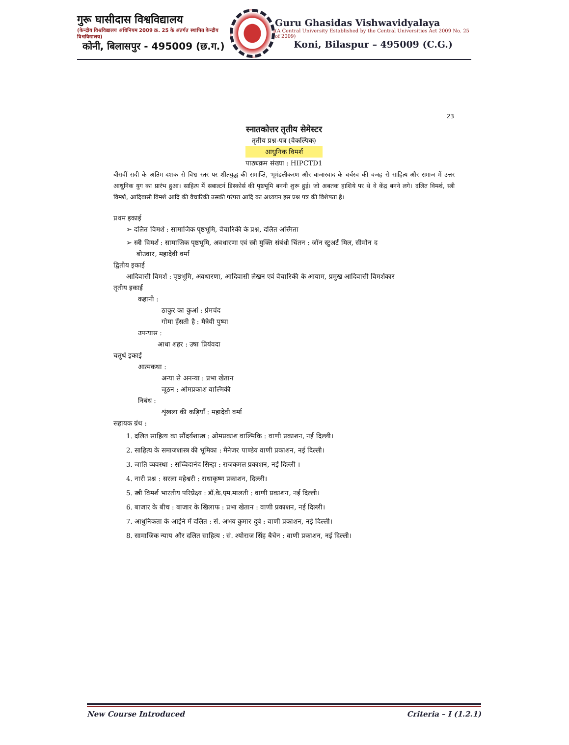गुरू घासीदास विश्वविद्यालय
(केन्द्रीय विश्वविद्यालय अधिनियम 2009 क्र. 25 के अंतर्गत स्थापित केन्द्रीय विश्वविद्यालय)
कोनी, बिलासपुर - 495009 (छ.ग.)
Guru Ghasidas Vishwavidyalaya
(A Central University Established by the Central Universities Act 2009 No. 25 of 2009)
Koni, Bilaspur – 495009 (C.G.)
23
स्नातकोत्तर तृतीय सेमेस्टर
तृतीय प्रश्न-पत्र (वैकल्पिक)
आधुनिक विमर्श
पाठ्यक्रम संख्या : HIPCTD1
बीसवीं सदी के अंतिम दशक से विश्व स्तर पर शीतयुद्ध की समाप्ति, भूमंडलीकरण और बाजारवाद के वर्चस्व की वजह से साहित्य और समाज में उत्तर आधुनिक युग का प्रारंभ हुआ। साहित्य में सबाल्टर्न डिस्कोर्स की पृष्ठभूमि बननी शुरू हुई। जो अबतक हाशिये पर थे वे केंद्र बनने लगे। दलित विमर्श, स्त्री विमर्श, आदिवासी विमर्श आदि की वैचारिकी उसकी परंपरा आदि का अध्ययन इस प्रश्न पत्र की विशेषता है।
प्रथम इकाई
➢ दलित विमर्श : सामाजिक पृष्ठभूमि, वैचारिकी के प्रश्न, दलित अस्मिता
➢ स्त्री विमर्श : सामाजिक पृष्ठभूमि, अवधारणा एवं स्त्री मुक्ति संबंधी चिंतन : जॉन स्टुअर्ट मिल, सीमोन द
बोउवार, महादेवी वर्मा
द्वितीय इकाई
आदिवासी विमर्श : पृष्ठभूमि, अवधारणा, आदिवासी लेखन एवं वैचारिकी के आयाम, प्रमुख आदिवासी विमर्शकार
तृतीय इकाई
कहानी :
ठाकुर का कुआं : प्रेमचंद
गोमा हँसती है : मैत्रेयी पुष्पा
उपन्यास :
आधा शहर : उषा प्रियंवदा
चतुर्थ इकाई
आत्मकथा :
अन्या से अनन्या : प्रभा खेतान
जूठन : ओमप्रकाश वाल्मिकी
निबंध :
शृंखला की कड़ियाँ : महादेवी वर्मा
सहायक ग्रंथ :
1. दलित साहित्य का सौंदर्यशास्त्र : ओमप्रकाश वाल्मिकि : वाणी प्रकाशन, नई दिल्ली।
2. साहित्य के समाजशास्त्र की भूमिका : मैनेजर पाण्डेय वाणी प्रकाशन, नई दिल्ली।
3. जाति व्यवस्था : सच्चिदानंद सिन्हा : राजकमल प्रकाशन, नई दिल्ली ।
4. नारी प्रश्न : सरला महेश्वरी : राधाकृष्ण प्रकाशन, दिल्ली।
5. स्त्री विमर्श भारतीय परिप्रेक्ष्य : डॉ.के.एम.मालती : वाणी प्रकाशन, नई दिल्ली।
6. बाजार के बीच : बाजार के खिलाफ : प्रभा खेतान : वाणी प्रकाशन, नई दिल्ली।
7. आधुनिकता के आईने में दलित : सं. अभय कुमार दुबे : वाणी प्रकाशन, नई दिल्ली।
8. सामाजिक न्याय और दलित साहित्य : सं. श्योराज सिंह बैचेन : वाणी प्रकाशन, नई दिल्ली।
New Course Introduced Criteria – I (1.2.1)